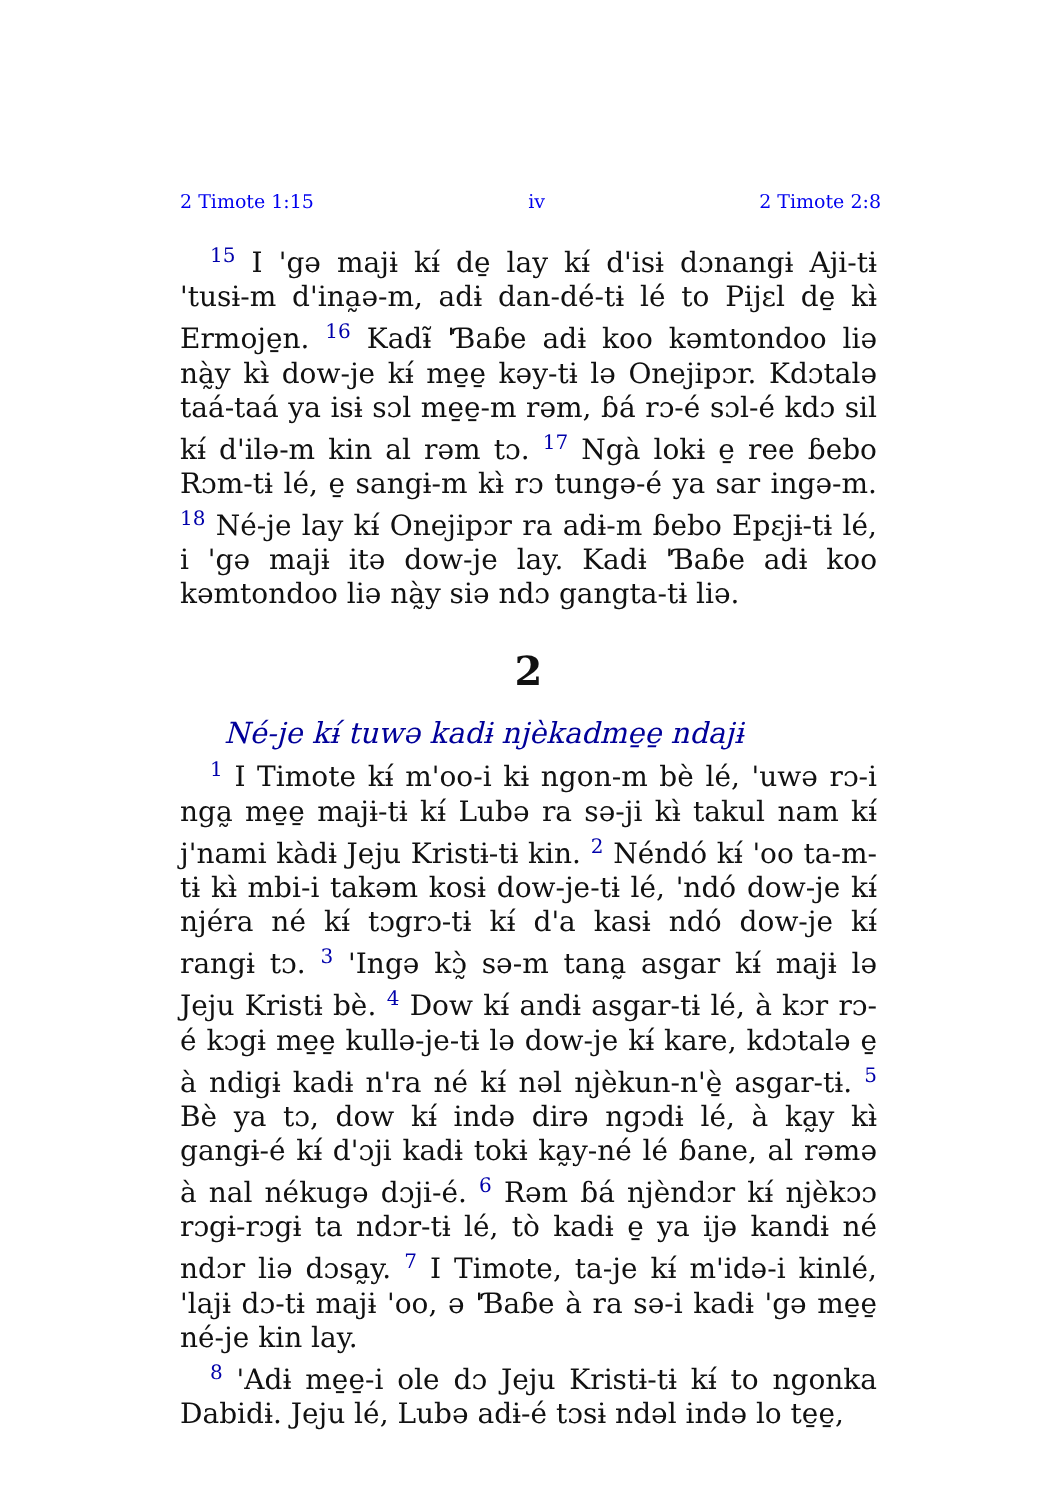2 Timote 1:15 iv 2 Timote 2:8
<sup>15</sup> I 'gə majɨ kɨ́ de̱ lay kɨ́ d'isɨ dɔnangɨ Aji-tɨ 'tusɨ-m d'ina̰ə-m, adɨ dan-dé-tɨ lé to Pijɛl de̱ kɨ̀ Ermoje̱n. <sup>16</sup> Kadɨ̃ 'Ɓaɓe adɨ koo kəmtondoo liə nà̰y kɨ̀ dow-je kɨ́ me̱e̱ kəy-tɨ lə Onejipɔr. Kdɔtalə taá-taá ya isɨ sɔl me̱e̱-m rəm, ɓá rɔ-é sɔl-é kdɔ sil kɨ́ d'ilə-m kin al rəm tɔ. <sup>17</sup> Ngà lokɨ e̱ ree ɓebo Rɔm-tɨ lé, e̱ sangɨ-m kɨ̀ rɔ tungə-é ya sar ingə-m. <sup>18</sup> Né-je lay kɨ́ Onejipɔr ra adɨ-m ɓebo Epɛjɨ-tɨ lé, i 'gə majɨ itə dow-je lay. Kadɨ 'Ɓaɓe adɨ koo kəmtondoo liə nà̰y siə ndɔ gangta-tɨ liə.
2
Né-je kɨ́ tuwə kadɨ njèkadme̱e̱ ndajɨ
<sup>1</sup> I Timote kɨ́ m'oo-i kɨ ngon-m bè lé, 'uwə rɔ-i nga̰ me̱e̱ majɨ-tɨ kɨ́ Lubə ra sə-ji kɨ̀ takul nam kɨ́ j'nami kàdɨ Jeju Kristɨ-tɨ kin. <sup>2</sup> Néndó kɨ́ 'oo ta-m-tɨ kɨ̀ mbi-i takəm kosɨ dow-je-tɨ lé, 'ndó dow-je kɨ́ njéra né kɨ́ tɔgrɔ-tɨ kɨ́ d'a kasɨ ndó dow-je kɨ́ rangɨ tɔ. <sup>3</sup> 'Ingə kɔ̰̀ sə-m tana̰ asgar kɨ́ majɨ lə Jeju Kristɨ bè. <sup>4</sup> Dow kɨ́ andɨ asgar-tɨ lé, à kɔr rɔ-é kɔgɨ me̱e̱ kullə-je-tɨ lə dow-je kɨ́ kare, kdɔtalə e̱ à ndigɨ kadɨ n'ra né kɨ́ nəl njèkun-n'è̱ asgar-tɨ. <sup>5</sup> Bè ya tɔ, dow kɨ́ ində dirə ngɔdɨ lé, à ka̰y kɨ̀ gangɨ-é kɨ́ d'ɔji kadɨ tokɨ ka̰y-né lé ɓane, al rəmə à nal nékugə dɔji-é. <sup>6</sup> Rəm ɓá njèndɔr kɨ́ njèkɔɔ rɔgɨ-rɔgɨ ta ndɔr-tɨ lé, tò kadɨ e̱ ya ijə kandɨ né ndɔr liə dɔsa̰y. <sup>7</sup> I Timote, ta-je kɨ́ m'idə-i kinlé, 'lajɨ dɔ-tɨ majɨ 'oo, ə 'Ɓaɓe à ra sə-i kadɨ 'gə me̱e̱ né-je kin lay.
<sup>8</sup> 'Adɨ me̱e̱-i ole dɔ Jeju Kristɨ-tɨ kɨ́ to ngonka Dabidɨ. Jeju lé, Lubə adɨ-é tɔsɨ ndəl ində lo te̱e̱,